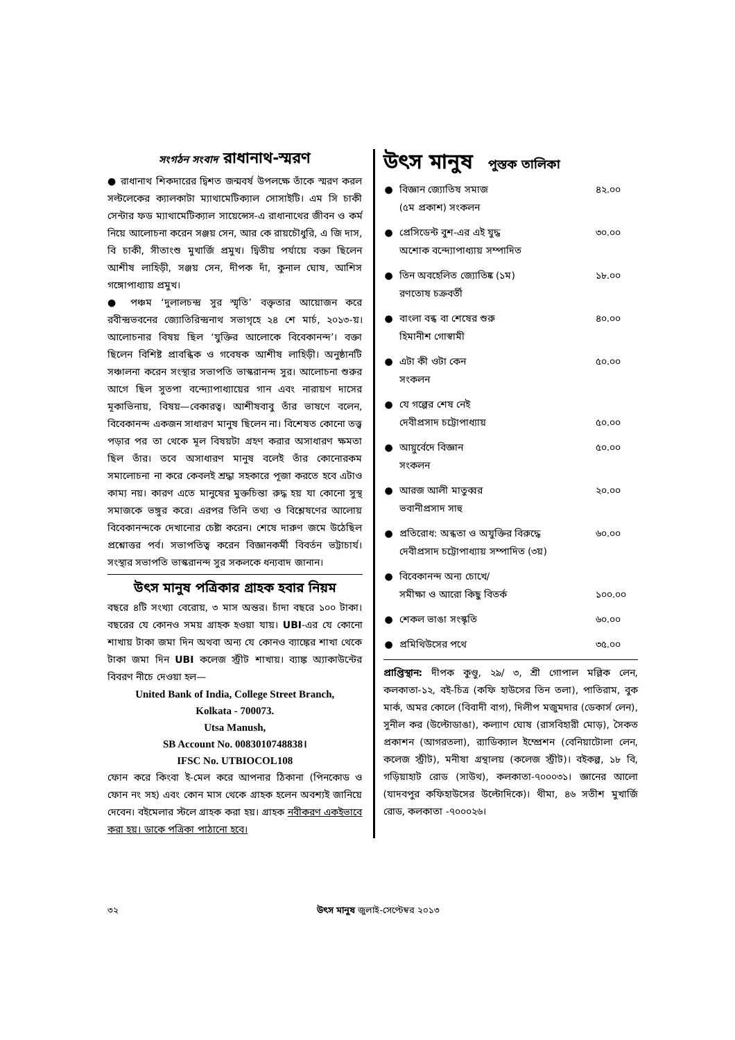সংগঠন সংবাদ রাধানাথ-স্মরণ
● রাধানাথ শিকদারের দ্বিশত জন্মবর্ষ উপলক্ষে তাঁকে স্মরণ করল সল্টলেকের ক্যালকাটা ম্যাথামেটিক্যাল সোসাইটি। এম সি চাকী সেন্টার ফড ম্যাথামেটিক্যাল সায়েন্সেস-এ রাধানাথের জীবন ও কর্ম নিয়ে আলোচনা করেন সঞ্জয় সেন, আর কে রায়চৌধুরি, এ জি দাস, বি চাকী, সীতাংশু মুখার্জি প্রমুখ। দ্বিতীয় পর্যায়ে বক্তা ছিলেন আশীষ লাহিড়ী, সঞ্জয় সেন, দীপক দাঁ, কুনাল ঘোষ, আশিস গঙ্গোপাধ্যায় প্রমুখ।
● পঞ্চম ‘দুলালচন্দ্র সুর স্মৃতি’ বক্তৃতার আয়োজন করে রবীন্দ্রভবনের জ্যোতিরিন্দ্রনাথ সভাগৃহে ২৪ শে মার্চ, ২০১৩-য়। আলোচনার বিষয় ছিল ‘যুক্তির আলোকে বিবেকানন্দ’। বক্তা ছিলেন বিশিষ্ট প্রাবন্ধিক ও গবেষক আশীষ লাহিড়ী। অনুষ্ঠানটি সঞ্চালনা করেন সংস্থার সভাপতি ভাস্করানন্দ সুর। আলোচনা শুরুর আগে ছিল সুতপা বন্দ্যোপাধ্যায়ের গান এবং নারায়ণ দাসের মূকাভিনায়, বিষয়—বেকারত্ব। আশীষবাবু তাঁর ভাষণে বলেন, বিবেকানন্দ একজন সাধারণ মানুষ ছিলেন না। বিশেষত কোনো তত্ত্ব পড়ার পর তা থেকে মূল বিষয়টা গ্রহণ করার অসাধারণ ক্ষমতা ছিল তাঁর। তবে অসাধারণ মানুষ বলেই তাঁর কোনোরকম সমালোচনা না করে কেবলই শ্রদ্ধা সহকারে পূজা করতে হবে এটাও কাম্য নয়। কারণ এতে মানুষের মুক্তচিন্তা রুদ্ধ হয় যা কোনো সুস্থ সমাজকে ভঙ্গুর করে। এরপর তিনি তথ্য ও বিশ্লেষণের আলোয় বিবেকানন্দকে দেখানোর চেষ্টা করেন। শেষে দারুণ জমে উঠেছিল প্রশ্নোত্তর পর্ব। সভাপতিত্ব করেন বিজ্ঞানকর্মী বিবর্তন ভট্টাচার্য। সংস্থার সভাপতি ভাস্করানন্দ সুর সকলকে ধন্যবাদ জানান।
উৎস মানুষ পত্রিকার গ্রাহক হবার নিয়ম
বছরে ৪টি সংখ্যা বেরোয়, ৩ মাস অন্তর। চাঁদা বছরে ১০০ টাকা। বছরের যে কোনও সময় গ্রাহক হওয়া যায়। UBI-এর যে কোনো শাখায় টাকা জমা দিন অথবা অন্য যে কোনও ব্যাঙ্কের শাখা থেকে টাকা জমা দিন UBI কলেজ স্ট্রীট শাখায়। ব্যাঙ্ক অ্যাকাউন্টের বিবরণ নীচে দেওয়া হল—
United Bank of India, College Street Branch,
Kolkata - 700073.
Utsa Manush,
SB Account No. 0083010748838।
IFSC No. UTBIOCOL108
ফোন করে কিংবা ই-মেল করে আপনার ঠিকানা (পিনকোড ও ফোন নং সহ) এবং কোন মাস থেকে গ্রাহক হলেন অবশ্যই জানিয়ে দেবেন। বইমেলার স্টলে গ্রাহক করা হয়। গ্রাহক নবীকরণ একইভাবে করা হয়। ডাকে পত্রিকা পাঠানো হবে।
উৎস মানুষ পুস্তক তালিকা
| ● | বিজ্ঞান জ্যোতিষ সমাজ (৫ম প্রকাশ) সংকলন | ৪২.০০ |
| ● | প্রেসিডেন্ট বুশ-এর এই যুদ্ধ অশোক বন্দ্যোপাধ্যায় সম্পাদিত | ৩০.০০ |
| ● | তিন অবহেলিত জ্যোতিষ্ক (১ম) রণতোষ চক্রবর্তী | ১৮.০০ |
| ● | বাংলা বন্ধ বা শেষের শুরু হিমানীশ গোস্বামী | ৪০.০০ |
| ● | এটা কী ওটা কেন সংকলন | ৫০.০০ |
| ● | যে গল্পের শেষ নেই দেবীপ্রসাদ চট্টোপাধ্যায় | ৫০.০০ |
| ● | আয়ুর্বেদে বিজ্ঞান সংকলন | ৫০.০০ |
| ● | আরজ আলী মাতুব্বর ভবানীপ্রসাদ সাহু | ২০.০০ |
| ● | প্রতিরোধ: অন্ধতা ও অযুক্তির বিরুদ্ধে দেবীপ্রসাদ চট্টোপাধ্যায় সম্পাদিত (৩য়) | ৬০.০০ |
| ● | বিবেকানন্দ অন্য চোখে/ সমীক্ষা ও আরো কিছু বিতর্ক | ১০০.০০ |
| ● | শেকল ভাঙা সংস্কৃতি | ৬০.০০ |
| ● | প্রমিথিউসের পথে | ৩৫.০০ |
প্রাপ্তিস্থান: দীপক কুণ্ডু, ২৯/ ৩, শ্রী গোপাল মল্লিক লেন, কলকাতা-১২, বই-চিত্র (কফি হাউসের তিন তলা), পাতিরাম, বুক মার্ক, অমর কোলে (বিবাদী বাগ), দিলীপ মজুমদার (ডেকার্স লেন), সুনীল কর (উল্টোডাঙা), কল্যাণ ঘোষ (রাসবিহারী মোড়), সৈকত প্রকাশন (আগরতলা), র‍্যাডিক্যাল ইম্প্রেশন (বেনিয়াটোলা লেন, কলেজ স্ট্রীট), মনীষা গ্রন্থালয় (কলেজ স্ট্রীট)। বইকল্প, ১৮ বি, গড়িয়াহাট রোড (সাউথ), কলকাতা-৭০০০৩১। জ্ঞানের আলো (যাদবপুর কফিহাউসের উল্টোদিকে)। থীমা, ৪৬ সতীশ মুখার্জি রোড, কলকাতা -৭০০০২৬।
৩২ উৎস মানুষ জুলাই-সেপ্টেম্বর ২০১৩